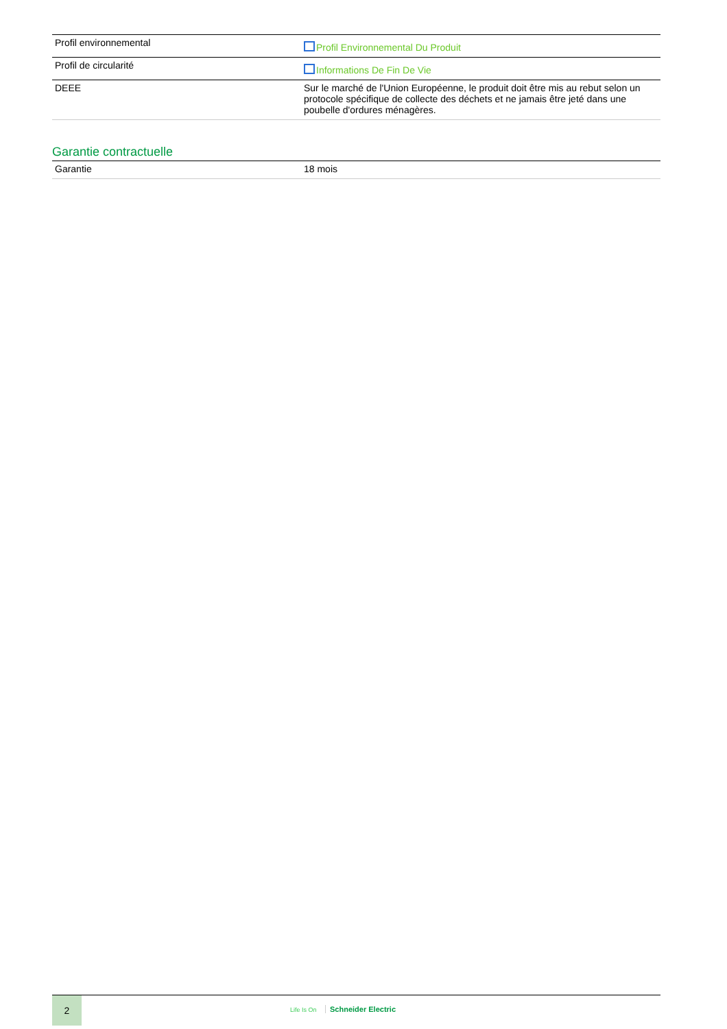| Profil environnemental | Profil Environnemental Du Produit |
| Profil de circularité | Informations De Fin De Vie |
| DEEE | Sur le marché de l'Union Européenne, le produit doit être mis au rebut selon un protocole spécifique de collecte des déchets et ne jamais être jeté dans une poubelle d'ordures ménagères. |
Garantie contractuelle
| Garantie | 18 mois |
2
Life Is On Schneider Electric